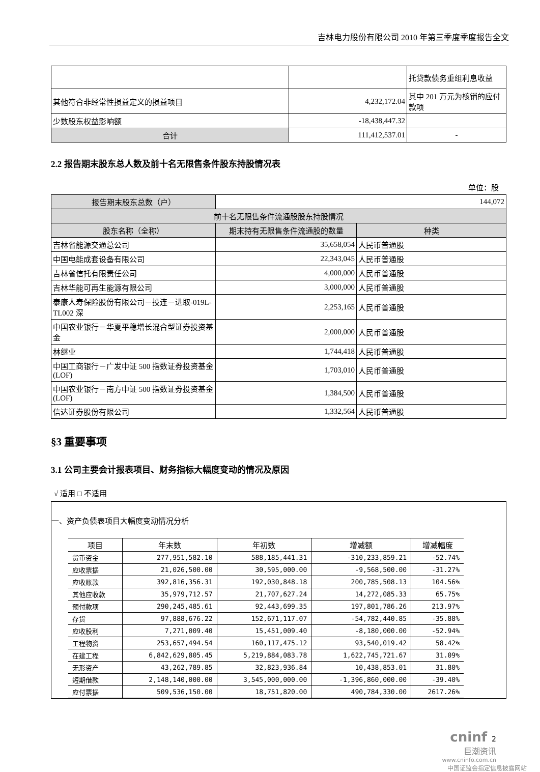吉林电力股份有限公司 2010 年第三季度季度报告全文
| | | 托贷款债务重组利息收益 |
| 其他符合非经常性损益定义的损益项目 | 4,232,172.04 | 其中 201 万元为核销的应付款项 |
| 少数股东权益影响额 | -18,438,447.32 | |
| 合计 | 111,412,537.01 | - |
2.2 报告期末股东总人数及前十名无限售条件股东持股情况表
单位：股
| 报告期末股东总数（户） | 144,072 | |
| 前十名无限售条件流通股股东持股情况 | | |
| 股东名称（全称） | 期末持有无限售条件流通股的数量 | 种类 |
| 吉林省能源交通总公司 | 35,658,054 | 人民币普通股 |
| 中国电能成套设备有限公司 | 22,343,045 | 人民币普通股 |
| 吉林省信托有限责任公司 | 4,000,000 | 人民币普通股 |
| 吉林华能可再生能源有限公司 | 3,000,000 | 人民币普通股 |
| 泰康人寿保险股份有限公司－投连－进取-019L-TL002 深 | 2,253,165 | 人民币普通股 |
| 中国农业银行－华夏平稳增长混合型证券投资基金 | 2,000,000 | 人民币普通股 |
| 林继业 | 1,744,418 | 人民币普通股 |
| 中国工商银行－广发中证 500 指数证券投资基金(LOF) | 1,703,010 | 人民币普通股 |
| 中国农业银行－南方中证 500 指数证券投资基金(LOF) | 1,384,500 | 人民币普通股 |
| 信达证券股份有限公司 | 1,332,564 | 人民币普通股 |
§3 重要事项
3.1 公司主要会计报表项目、财务指标大幅度变动的情况及原因
√ 适用 □ 不适用
一、资产负债表项目大幅度变动情况分析
| 项目 | 年末数 | 年初数 | 增减额 | 增减幅度 |
| --- | --- | --- | --- | --- |
| 货币资金 | 277,951,582.10 | 588,185,441.31 | -310,233,859.21 | -52.74% |
| 应收票据 | 21,026,500.00 | 30,595,000.00 | -9,568,500.00 | -31.27% |
| 应收账款 | 392,816,356.31 | 192,030,848.18 | 200,785,508.13 | 104.56% |
| 其他应收款 | 35,979,712.57 | 21,707,627.24 | 14,272,085.33 | 65.75% |
| 预付款项 | 290,245,485.61 | 92,443,699.35 | 197,801,786.26 | 213.97% |
| 存货 | 97,888,676.22 | 152,671,117.07 | -54,782,440.85 | -35.88% |
| 应收股利 | 7,271,009.40 | 15,451,009.40 | -8,180,000.00 | -52.94% |
| 工程物资 | 253,657,494.54 | 160,117,475.12 | 93,540,019.42 | 58.42% |
| 在建工程 | 6,842,629,805.45 | 5,219,884,083.78 | 1,622,745,721.67 | 31.09% |
| 无形资产 | 43,262,789.85 | 32,823,936.84 | 10,438,853.01 | 31.80% |
| 短期借款 | 2,148,140,000.00 | 3,545,000,000.00 | -1,396,860,000.00 | -39.40% |
| 应付票据 | 509,536,150.00 | 18,751,820.00 | 490,784,330.00 | 2617.26% |
cninf 2
巨潮资讯
www.cninfo.com.cn
中国证监会指定信息披露网站